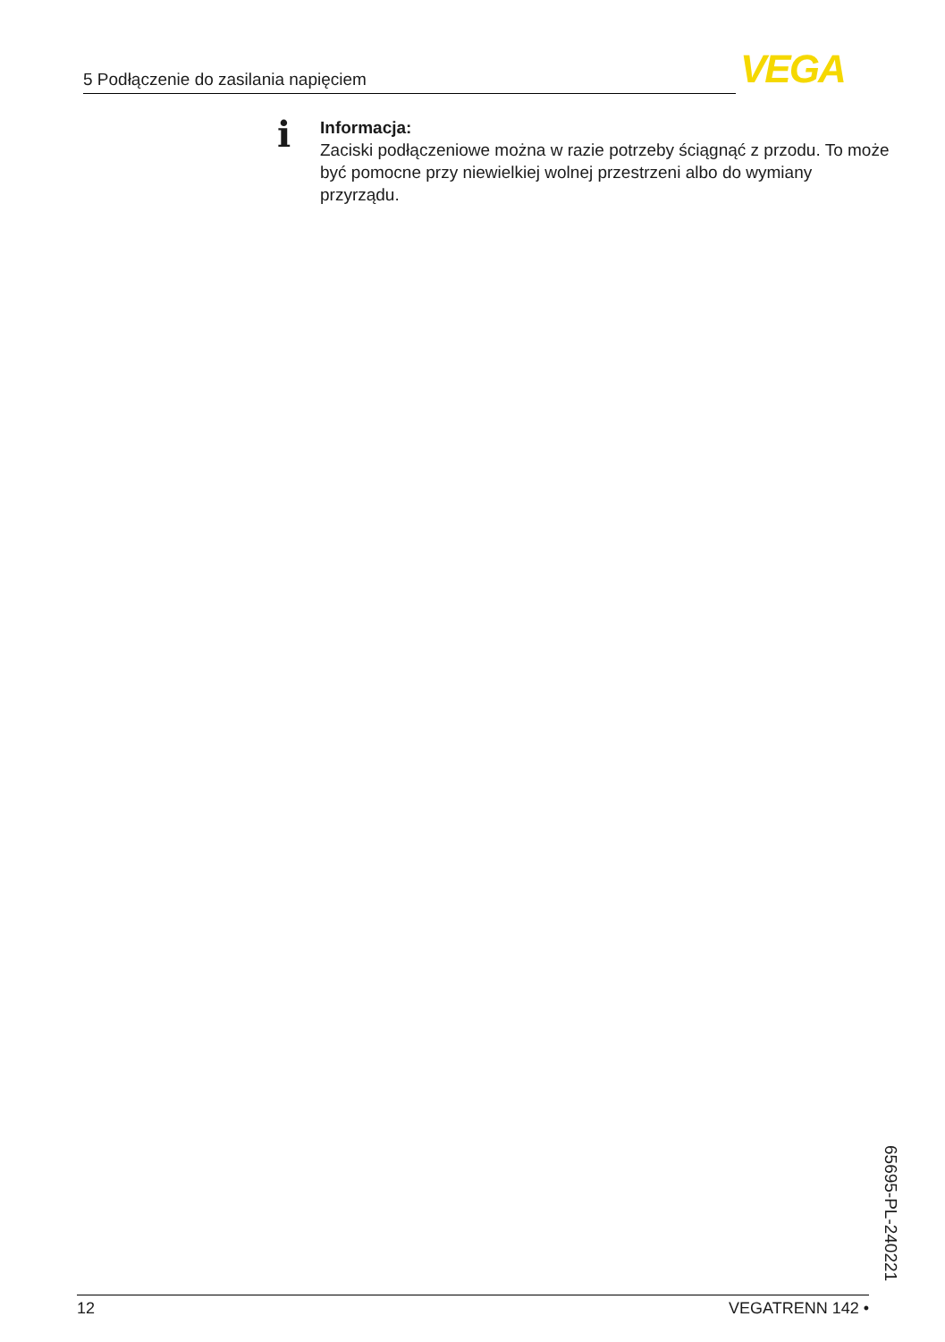5 Podłączenie do zasilania napięciem VEGA
i
Informacja:
Zaciski podłączeniowe można w razie potrzeby ściągnąć z przodu. To może być pomocne przy niewielkiej wolnej przestrzeni albo do wymiany przyrządu.
65695-PL-240221
12 VEGATRENN 142 •